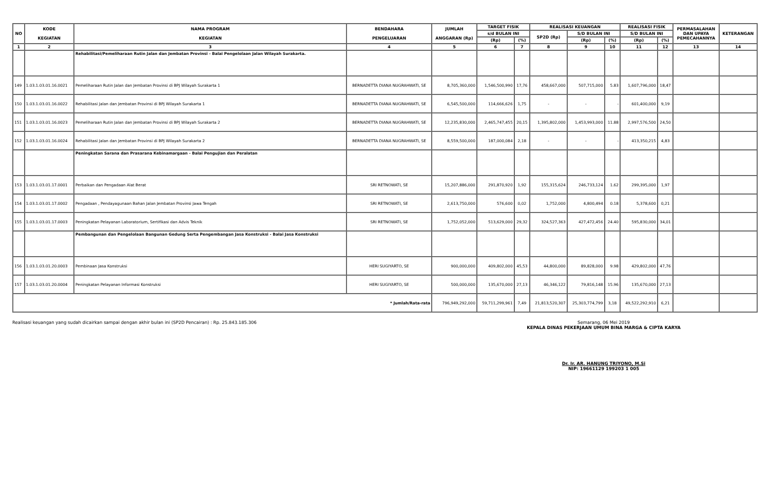| NO | KODE KEGIATAN | NAMA PROGRAM KEGIATAN | BENDAHARA PENGELUARAN | JUMLAH ANGGARAN (Rp) | TARGET FISIK | | REALISASI KEUANGAN | | | REALISASI FISIK | | PERMASALAHAN DAN UPAYA PEMECAHANNYA | KETERANGAN |
| --- | --- | --- | --- | --- | --- | --- | --- | --- | --- | --- | --- | --- | --- |
| | | | | | s/d BULAN INI | | SP2D (Rp) | S/D BULAN INI | | S/D BULAN INI | | | |
| | | | | | (Rp) | (%) | | (Rp) | (%) | (Rp) | (%) | | |
| 1 | 2 | 3 | 4 | 5 | 6 | 7 | 8 | 9 | 10 | 11 | 12 | 13 | 14 |
| | | Rehabilitasi/Pemeliharaan Rutin Jalan dan Jembatan Provinsi - Balai Pengelolaan Jalan Wilayah Surakarta. | | | | | | | | | | | |
| 149 | 1.03.1.03.01.16.0021 | Pemeliharaan Rutin Jalan dan Jembatan Provinsi di BPJ Wilayah Surakarta 1 | BERNADETTA DIANA NUGRAHWATI, SE | 8,705,360,000 | 1,546,500,990 | 17,76 | 458,667,000 | 507,715,000 | 5.83 | 1,607,796,000 | 18,47 | | |
| 150 | 1.03.1.03.01.16.0022 | Rehabilitasi Jalan dan Jembatan Provinsi di BPJ Wilayah Surakarta 1 | BERNADETTA DIANA NUGRAHWATI, SE | 6,545,500,000 | 114,666,626 | 1,75 | - | - | - | 601,400,000 | 9,19 | | |
| 151 | 1.03.1.03.01.16.0023 | Pemeliharaan Rutin Jalan dan Jembatan Provinsi di BPJ Wilayah Surakarta 2 | BERNADETTA DIANA NUGRAHWATI, SE | 12,235,830,000 | 2,465,747,455 | 20,15 | 1,395,802,000 | 1,453,993,000 | 11.88 | 2,997,576,500 | 24,50 | | |
| 152 | 1.03.1.03.01.16.0024 | Rehabilitasi Jalan dan Jembatan Provinsi di BPJ Wilayah Surakarta 2 | BERNADETTA DIANA NUGRAHWATI, SE | 8,559,500,000 | 187,000,084 | 2,18 | - | - | - | 413,350,215 | 4,83 | | |
| | | Peningkatan Sarana dan Prasarana Kebinamargaan - Balai Pengujian dan Peralatan | | | | | | | | | | | |
| 153 | 1.03.1.03.01.17.0001 | Perbaikan dan Pengadaan Alat Berat | SRI RETNOWATI, SE | 15,207,886,000 | 291,870,920 | 1,92 | 155,315,624 | 246,733,124 | 1.62 | 299,395,000 | 1,97 | | |
| 154 | 1.03.1.03.01.17.0002 | Pengadaan , Pendayagunaan Bahan Jalan Jembatan Provinsi Jawa Tengah | SRI RETNOWATI, SE | 2,613,750,000 | 576,600 | 0,02 | 1,752,000 | 4,800,494 | 0.18 | 5,378,600 | 0,21 | | |
| 155 | 1.03.1.03.01.17.0003 | Peningkatan Pelayanan Laboratorium, Sertifikasi dan Advis Teknik | SRI RETNOWATI, SE | 1,752,052,000 | 513,629,000 | 29,32 | 324,527,363 | 427,472,456 | 24.40 | 595,830,000 | 34,01 | | |
| | | Pembangunan dan Pengelolaan Bangunan Gedung Serta Pengembangan Jasa Konstruksi - Balai Jasa Konstruksi | | | | | | | | | | | |
| 156 | 1.03.1.03.01.20.0003 | Pembinaan Jasa Konstruksi | HERI SUGIYARTO, SE | 900,000,000 | 409,802,000 | 45,53 | 44,800,000 | 89,828,000 | 9.98 | 429,802,000 | 47,76 | | |
| 157 | 1.03.1.03.01.20.0004 | Peningkatan Pelayanan Informasi Konstruksi | HERI SUGIYARTO, SE | 500,000,000 | 135,670,000 | 27,13 | 46,346,122 | 79,816,148 | 15.96 | 135,670,000 | 27,13 | | |
| * Jumlah/Rata-rata | | | | 796,949,292,000 | 59,711,299,961 | 7,49 | 21,813,520,307 | 25,303,774,799 | 3,18 | 49,522,292,910 | 6,21 | | |
Realisasi keuangan yang sudah dicairkan sampai dengan akhir bulan ini (SP2D Pencairan) : Rp. 25.843.185.306
Semarang, 06 Mei 2019
KEPALA DINAS PEKERJAAN UMUM BINA MARGA & CIPTA KARYA
Dr. Ir. AR. HANUNG TRIYONO, M.Si
NIP: 19661129 199203 1 005